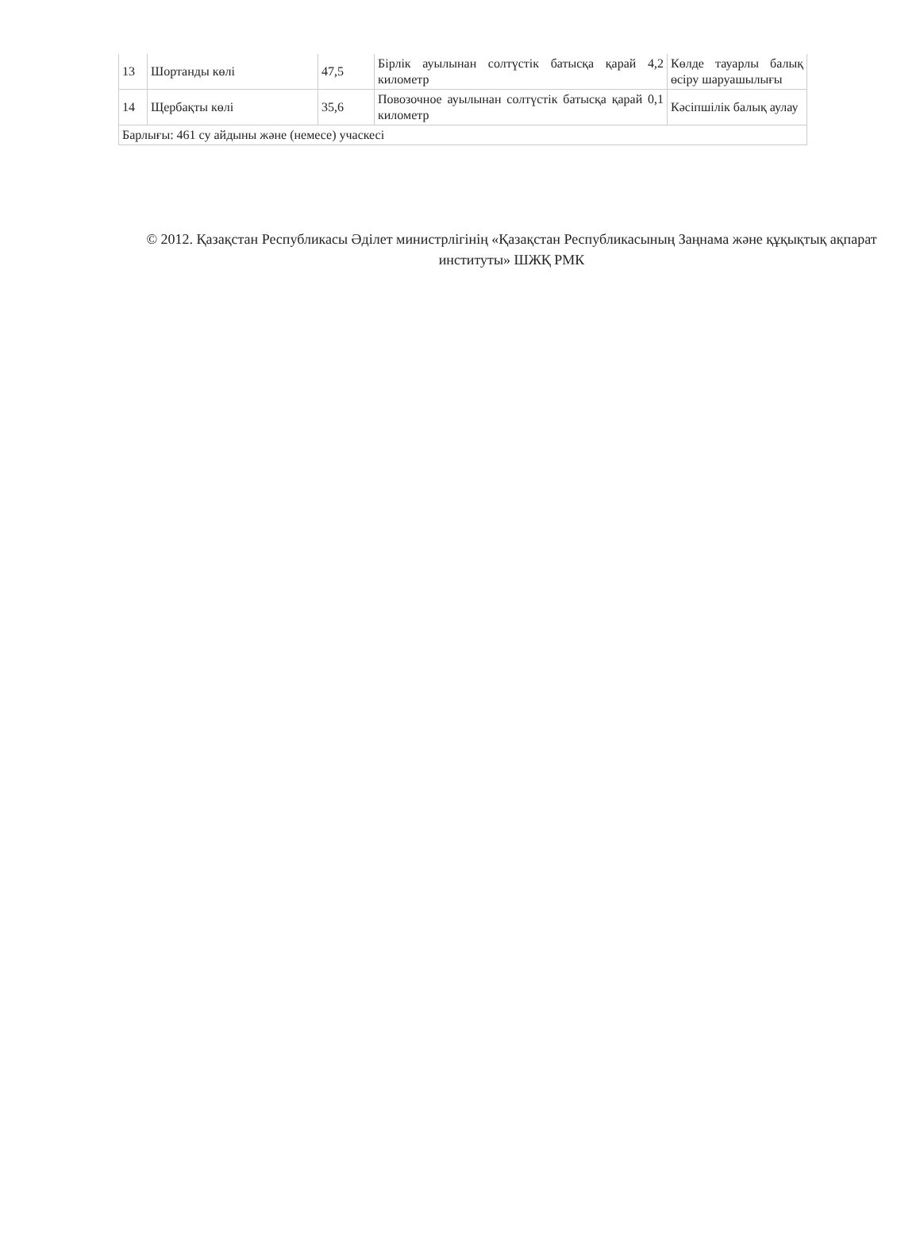| 13 | Шортанды көлі | 47,5 | Бірлік ауылынан солтүстік батысқа қарай 4,2 километр | Көлде тауарлы балық өсіру шаруашылығы |
| 14 | Щербақты көлі | 35,6 | Повозочное ауылынан солтүстік батысқа қарай 0,1 километр | Кәсіпшілік балық аулау |
| Барлығы: 461 су айдыны және (немесе) учаскесі | | | | |
© 2012. Қазақстан Республикасы Әділет министрлігінің «Қазақстан Республикасының Заңнама және құқықтық ақпарат институты» ШЖҚ РМК